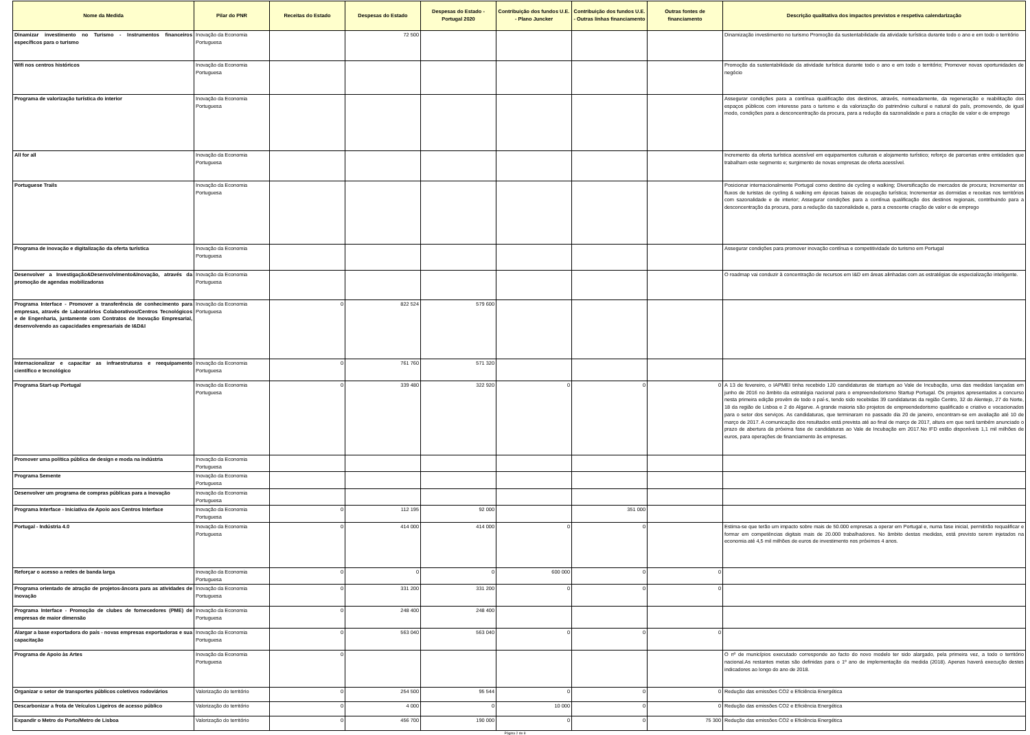| Nome da Medida | Pilar do PNR | Receitas do Estado | Despesas do Estado | Despesas do Estado - Portugal 2020 | Contribuição dos fundos U.E. - Plano Juncker | Contribuição dos fundos U.E. - Outras linhas financiamento | Outras fontes de financiamento | Descrição qualitativa dos impactos previstos e respetiva calendarização |
| --- | --- | --- | --- | --- | --- | --- | --- | --- |
| Dinamizar investimento no Turismo - Instrumentos financeiros específicos para o turismo | Inovação da Economia Portuguesa | | 72 500 | | | | | Dinamização investimento no turismo Promoção da sustentabilidade da atividade turística durante todo o ano e em todo o território |
| Wifi nos centros históricos | Inovação da Economia Portuguesa | | | | | | | Promoção da sustentabilidade da atividade turística durante todo o ano e em todo o território; Promover novas oportunidades de negócio |
| Programa de valorização turística do interior | Inovação da Economia Portuguesa | | | | | | | Assegurar condições para a contínua qualificação dos destinos, através, nomeadamente, da regeneração e reabilitação dos espaços públicos com interesse para o turismo e da valorização do património cultural e natural do país, promovendo, de igual modo, condições para a desconcentração da procura, para a redução da sazonalidade e para a criação de valor e de emprego |
| All for all | Inovação da Economia Portuguesa | | | | | | | Incremento da oferta turística acessível em equipamentos culturais e alojamento turístico; reforço de parcerias entre entidades que trabalham este segmento e; surgimento de novas empresas de oferta acessível. |
| Portuguese Trails | Inovação da Economia Portuguesa | | | | | | | Posicionar internacionalmente Portugal como destino de cycling e walking; Diversificação de mercados de procura; Incrementar os fluxos de turistas de cycling & walking em épocas baixas de ocupação turística; Incrementar as dormidas e receitas nos territórios com sazonalidade e de interior; Assegurar condições para a contínua qualificação dos destinos regionais, contribuindo para a desconcentração da procura, para a redução da sazonalidade e, para a crescente criação de valor e de emprego |
| Programa de inovação e digitalização da oferta turística | Inovação da Economia Portuguesa | | | | | | | Assegurar condições para promover inovação contínua e competitividade do turismo em Portugal |
| Desenvolver a Investigação&Desenvolvimento&Inovação, através da promoção de agendas mobilizadoras | Inovação da Economia Portuguesa | | | | | | | O roadmap vai conduzir à concentração de recursos em I&D em áreas alinhadas com as estratégias de especialização inteligente. |
| Programa Interface - Promover a transferência de conhecimento para empresas, através de Laboratórios Colaborativos/Centros Tecnológicos e de Engenharia, juntamente com Contratos de Inovação Empresarial, desenvolvendo as capacidades empresariais de I&D&I | Inovação da Economia Portuguesa | 0 | 822 524 | 579 600 | | | | |
| Internacionalizar e capacitar as infraestruturas e reequipamento científico e tecnológico | Inovação da Economia Portuguesa | 0 | 761 760 | 571 320 | | | | |
| Programa Start-up Portugal | Inovação da Economia Portuguesa | 0 | 339 480 | 322 920 | 0 | 0 | 0 | A 13 de fevereiro, o IAPMEI tinha recebido 120 candidaturas de startups ao Vale de Incubação, uma das medidas lançadas em junho de 2016 no âmbito da estratégia nacional para o empreendedorismo Startup Portugal. Os projetos apresentados a concurso nesta primeira edição provêm de todo o paí-s, tendo sido recebidas 39 candidaturas da região Centro, 32 do Alentejo, 27 do Norte, 18 da região de Lisboa e 2 do Algarve. A grande maioria são projetos de empreendedorismo qualificado e criativo e vocacionados para o setor dos serviços. As candidaturas, que terminaram no passado dia 20 de janeiro, encontram-se em avaliação até 10 de março de 2017. A comunicação dos resultados está prevista até ao final de março de 2017, altura em que será também anunciado o prazo de abertura da próxima fase de candidaturas ao Vale de Incubação em 2017.No IFD estão disponíveis 1,1 mil milhões de euros, para operações de financiamento às empresas. |
| Promover uma política pública de design e moda na indústria | Inovação da Economia Portuguesa | | | | | | | |
| Programa Semente | Inovação da Economia Portuguesa | | | | | | | |
| Desenvolver um programa de compras públicas para a inovação | Inovação da Economia Portuguesa | | | | | | | |
| Programa Interface - Iniciativa de Apoio aos Centros Interface | Inovação da Economia Portuguesa | 0 | 112 195 | 92 000 | | 351 000 | | |
| Portugal - Indústria 4.0 | Inovação da Economia Portuguesa | 0 | 414 000 | 414 000 | 0 | 0 | | Estima-se que terão um impacto sobre mais de 50.000 empresas a operar em Portugal e, numa fase inicial, permitirão requalificar e formar em competências digitais mais de 20.000 trabalhadores. No âmbito destas medidas, está previsto serem injetados na economia até 4,5 mil milhões de euros de investimento nos próximos 4 anos. |
| Reforçar o acesso a redes de banda larga | Inovação da Economia Portuguesa | 0 | 0 | 0 | 600 000 | 0 | 0 | |
| Programa orientado de atração de projetos-âncora para as atividades de inovação | Inovação da Economia Portuguesa | 0 | 331 200 | 331 200 | 0 | 0 | 0 | |
| Programa Interface - Promoção de clubes de fornecedores (PME) de empresas de maior dimensão | Inovação da Economia Portuguesa | 0 | 248 400 | 248 400 | | | | |
| Alargar a base exportadora do país - novas empresas exportadoras e sua capacitação | Inovação da Economia Portuguesa | 0 | 563 040 | 563 040 | 0 | 0 | 0 | |
| Programa de Apoio às Artes | Inovação da Economia Portuguesa | 0 | | | | | | O nº de municípios executado corresponde ao facto do novo modelo ter sido alargado, pela primeira vez, a todo o território nacional.As restantes metas são definidas para o 1º ano de implementação da medida (2018). Apenas haverá execução destes indicadores ao longo do ano de 2018. |
| Organizar o setor de transportes públicos coletivos rodoviários | Valorização do território | 0 | 254 500 | 95 544 | 0 | 0 | 0 | Redução das emissões CO2 e Eficiência Energética |
| Descarbonizar a frota de Veículos Ligeiros de acesso público | Valorização do território | 0 | 4 000 | 0 | 10 000 | 0 | 0 | Redução das emissões CO2 e Eficiência Energética |
| Expandir o Metro do Porto/Metro de Lisboa | Valorização do território | 0 | 456 700 | 190 000 | 0 | 0 | 75 300 | Redução das emissões CO2 e Eficiência Energética |
Página 2 de 8